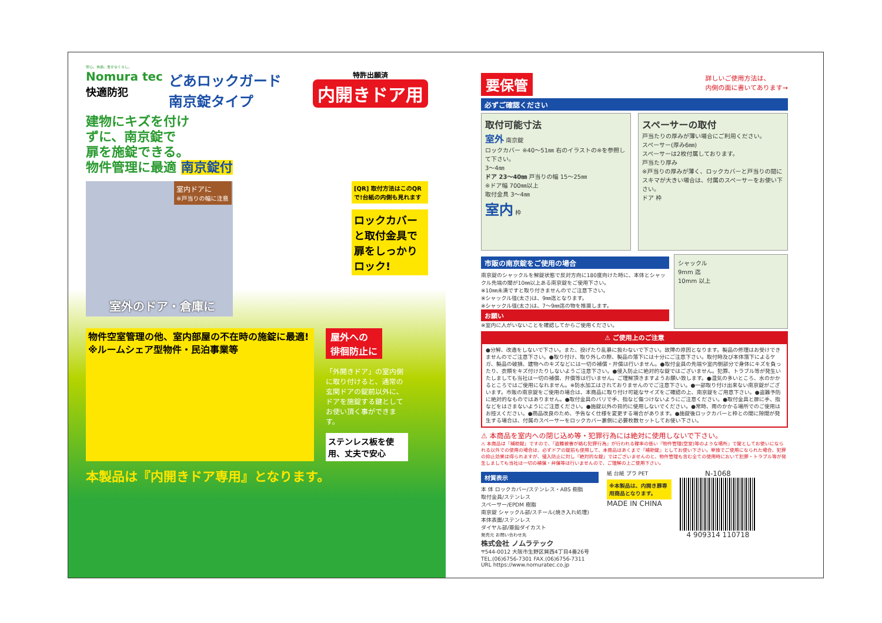安心。快適。豊かなくらし。
Nomura tec
快適防犯
どあロックガード
南京錠タイプ
特許出願済
内開きドア用
建物にキズを付け
ずに、南京錠で
扉を施錠できる。
物件管理に最適 南京錠付
室内ドアに
※戸当りの幅に注意
室外のドア・倉庫に
[QR] 取付方法はこのQRで!台紙の内側も見れます
ロックカバーと取付金具で扉をしっかりロック!
物件空室管理の他、室内部屋の不在時の施錠に最適!※ルームシェア型物件・民泊事業等
屋外への
徘徊防止に
「外開きドア」の室内側に取り付けると、通常の玄関ドアの錠前以外に、ドアを施錠する鍵としてお使い頂く事ができます。
ステンレス板を使用、丈夫で安心
本製品は『内開きドア専用』となります。
要保管 詳しいご使用方法は、
内側の面に書いてあります→
必ずご確認ください
取付可能寸法
室外 南京錠
ロックカバー ※40〜51㎜ 右のイラストの※を参照して下さい。
3〜4㎜
ドア 23〜40㎜ 戸当りの幅 15〜25㎜
※ドア幅 700㎜以上
取付金具 3〜4㎜
室内 枠
スペーサーの取付
戸当たりの厚みが薄い場合にご利用ください。
スペーサー(厚み6㎜)
スペーサーは2枚付属しております。
戸当たり厚み
※戸当りの厚みが薄く、ロックカバーと戸当りの間にスキマが大きい場合は、付属のスペーサーをお使い下さい。
ドア 枠
市販の南京錠をご使用の場合
南京錠のシャックルを解錠状態で反対方向に180度向けた時に、本体とシャックル先端の間が10㎜以上ある南京錠をご使用下さい。
※10㎜未満ですと取り付きませんのでご注意下さい。
※シャックル径(太さ)は、9㎜迄となります。
※シャックル径(太さ)は、7〜9㎜迄の物を推奨します。
お願い
※室内に人がいないことを確認してからご使用ください。
シャックル
9mm 迄
10mm 以上
⚠ ご使用上のご注意
●分解、改造をしないで下さい。また、投げたり乱暴に扱わないで下さい。故障の原因となります。製品の修理はお受けできませんのでご注意下さい。●取り付け、取り外しの際、製品の落下には十分にご注意下さい。取付時及び本体落下によるケガ、製品の破損、建物へのキズなどには一切の補償・弁償は行いません。●取付金具の先端や室内側部分で身体にキズを負ったり、衣類をキズ付けたりしないようご注意下さい。●侵入防止に絶対的な錠ではございません。犯罪、トラブル等が発生いたしましても当社は一切の補償、弁償等は行いません。ご理解頂きますようお願い致します。●湿気の多いところ、水のかかるところではご使用になれません。※防水加工はされておりませんのでご注意下さい。●一部取り付け出来ない南京錠がございます。市販の南京錠をご使用の場合は、本商品に取り付け可能なサイズをご確認の上、南京錠をご用意下さい。●盗難予防に絶対的なものではありません。●取付金具のバリで手、指など傷つけないようにご注意ください。●取付金具と扉に手、指などをはさまないようにご注意ください。●施錠以外の目的に使用しないでください。●常時、雨のかかる場所でのご使用はお控えください。●商品改良のため、予告なく仕様を変更する場合があります。●施錠後ロックカバーと枠との間に隙間が発生する場合は、付属のスペーサーをロックカバー裏側に必要枚数セットしてお使い下さい。
⚠ 本商品を室内への閉じ込め等・犯罪行為には絶対に使用しないで下さい。
⚠ 本商品は『補助錠』ですので、『盗難被害が絡む犯罪行為』が行われる確率の低い『物件管理(空室)等のような場所』で錠としてお使いになられる以外での使用の場合は、必ずドアの錠前も使用して、本商品はあくまで『補助錠』としてお使い下さい。単独でご使用になられた場合、犯罪の抑止効果は得られますが、侵入防止に対し『絶対的な錠』ではございませんのと、物件管理も含む全ての使用時において犯罪・トラブル等が発生しましても当社は一切の補償・弁償等は行いませんので、ご理解の上ご使用下さい。
材質表示
本 体 ロックカバー/ステンレス・ABS 樹脂
取付金具/ステンレス
スペーサー/EPDM 樹脂
南京錠 シャックル部/スチール(焼き入れ処理)
本体表面/ステンレス
ダイヤル部/亜鉛ダイカスト
発売元 お問い合わせ先
株式会社 ノムラテック
〒544-0012 大阪市生野区巽西4丁目4番26号
TEL.(06)6756-7301 FAX.(06)6756-7311
URL https://www.nomuratec.co.jp
紙 台紙 プラ PET
※本製品は、内開き扉専用商品となります。
MADE IN CHINA
N-1068
4 909314 110718